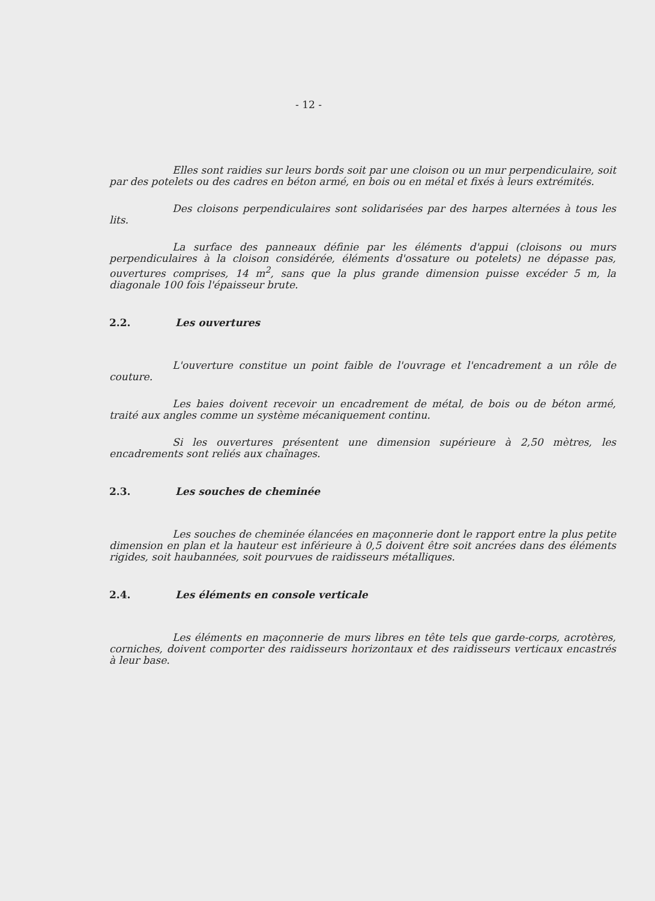- 12 -
Elles sont raidies sur leurs bords soit par une cloison ou un mur perpendiculaire, soit par des potelets ou des cadres en béton armé, en bois ou en métal et fixés à leurs extrémités.
Des cloisons perpendiculaires sont solidarisées par des harpes alternées à tous les lits.
La surface des panneaux définie par les éléments d'appui (cloisons ou murs perpendiculaires à la cloison considérée, éléments d'ossature ou potelets) ne dépasse pas, ouvertures comprises, 14 m<sup>2</sup>, sans que la plus grande dimension puisse excéder 5 m, la diagonale 100 fois l'épaisseur brute.
2.2. Les ouvertures
L'ouverture constitue un point faible de l'ouvrage et l'encadrement a un rôle de couture.
Les baies doivent recevoir un encadrement de métal, de bois ou de béton armé, traité aux angles comme un système mécaniquement continu.
Si les ouvertures présentent une dimension supérieure à 2,50 mètres, les encadrements sont reliés aux chaînages.
2.3. Les souches de cheminée
Les souches de cheminée élancées en maçonnerie dont le rapport entre la plus petite dimension en plan et la hauteur est inférieure à 0,5 doivent être soit ancrées dans des éléments rigides, soit haubannées, soit pourvues de raidisseurs métalliques.
2.4. Les éléments en console verticale
Les éléments en maçonnerie de murs libres en tête tels que garde-corps, acrotères, corniches, doivent comporter des raidisseurs horizontaux et des raidisseurs verticaux encastrés à leur base.